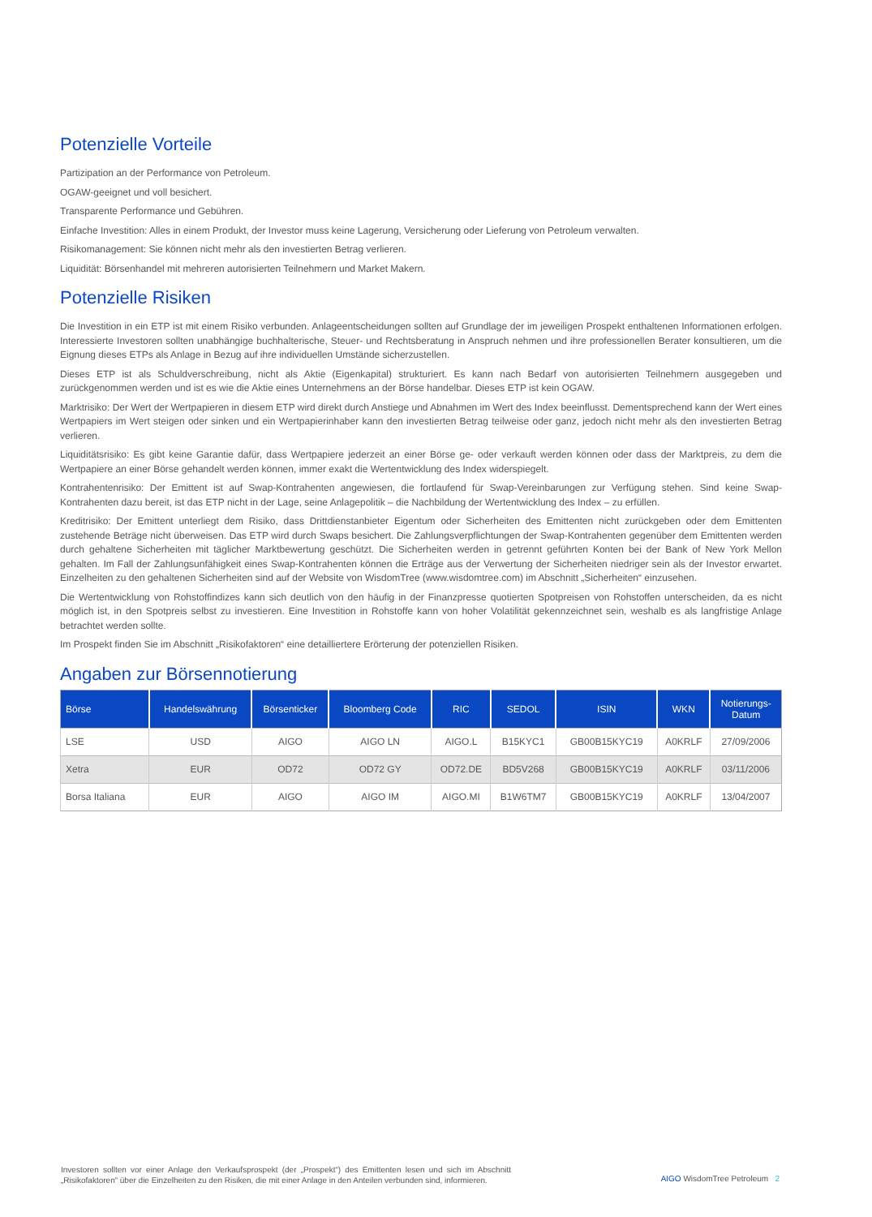Potenzielle Vorteile
Partizipation an der Performance von Petroleum.
OGAW-geeignet und voll besichert.
Transparente Performance und Gebühren.
Einfache Investition: Alles in einem Produkt, der Investor muss keine Lagerung, Versicherung oder Lieferung von Petroleum verwalten.
Risikomanagement: Sie können nicht mehr als den investierten Betrag verlieren.
Liquidität: Börsenhandel mit mehreren autorisierten Teilnehmern und Market Makern.
Potenzielle Risiken
Die Investition in ein ETP ist mit einem Risiko verbunden. Anlageentscheidungen sollten auf Grundlage der im jeweiligen Prospekt enthaltenen Informationen erfolgen. Interessierte Investoren sollten unabhängige buchhalterische, Steuer- und Rechtsberatung in Anspruch nehmen und ihre professionellen Berater konsultieren, um die Eignung dieses ETPs als Anlage in Bezug auf ihre individuellen Umstände sicherzustellen.
Dieses ETP ist als Schuldverschreibung, nicht als Aktie (Eigenkapital) strukturiert. Es kann nach Bedarf von autorisierten Teilnehmern ausgegeben und zurückgenommen werden und ist es wie die Aktie eines Unternehmens an der Börse handelbar. Dieses ETP ist kein OGAW.
Marktrisiko: Der Wert der Wertpapieren in diesem ETP wird direkt durch Anstiege und Abnahmen im Wert des Index beeinflusst. Dementsprechend kann der Wert eines Wertpapiers im Wert steigen oder sinken und ein Wertpapierinhaber kann den investierten Betrag teilweise oder ganz, jedoch nicht mehr als den investierten Betrag verlieren.
Liquiditätsrisiko: Es gibt keine Garantie dafür, dass Wertpapiere jederzeit an einer Börse ge- oder verkauft werden können oder dass der Marktpreis, zu dem die Wertpapiere an einer Börse gehandelt werden können, immer exakt die Wertentwicklung des Index widerspiegelt.
Kontrahentenrisiko: Der Emittent ist auf Swap-Kontrahenten angewiesen, die fortlaufend für Swap-Vereinbarungen zur Verfügung stehen. Sind keine Swap-Kontrahenten dazu bereit, ist das ETP nicht in der Lage, seine Anlagepolitik – die Nachbildung der Wertentwicklung des Index – zu erfüllen.
Kreditrisiko: Der Emittent unterliegt dem Risiko, dass Drittdienstanbieter Eigentum oder Sicherheiten des Emittenten nicht zurückgeben oder dem Emittenten zustehende Beträge nicht überweisen. Das ETP wird durch Swaps besichert. Die Zahlungsverpflichtungen der Swap-Kontrahenten gegenüber dem Emittenten werden durch gehaltene Sicherheiten mit täglicher Marktbewertung geschützt. Die Sicherheiten werden in getrennt geführten Konten bei der Bank of New York Mellon gehalten. Im Fall der Zahlungsunfähigkeit eines Swap-Kontrahenten können die Erträge aus der Verwertung der Sicherheiten niedriger sein als der Investor erwartet. Einzelheiten zu den gehaltenen Sicherheiten sind auf der Website von WisdomTree (www.wisdomtree.com) im Abschnitt „Sicherheiten“ einzusehen.
Die Wertentwicklung von Rohstoffindizes kann sich deutlich von den häufig in der Finanzpresse quotierten Spotpreisen von Rohstoffen unterscheiden, da es nicht möglich ist, in den Spotpreis selbst zu investieren. Eine Investition in Rohstoffe kann von hoher Volatilität gekennzeichnet sein, weshalb es als langfristige Anlage betrachtet werden sollte.
Im Prospekt finden Sie im Abschnitt „Risikofaktoren“ eine detailliertere Erörterung der potenziellen Risiken.
Angaben zur Börsennotierung
| Börse | Handelswährung | Börsenticker | Bloomberg Code | RIC | SEDOL | ISIN | WKN | Notierungs- Datum |
| --- | --- | --- | --- | --- | --- | --- | --- | --- |
| LSE | USD | AIGO | AIGO LN | AIGO.L | B15KYC1 | GB00B15KYC19 | A0KRLF | 27/09/2006 |
| Xetra | EUR | OD72 | OD72 GY | OD72.DE | BD5V268 | GB00B15KYC19 | A0KRLF | 03/11/2006 |
| Borsa Italiana | EUR | AIGO | AIGO IM | AIGO.MI | B1W6TM7 | GB00B15KYC19 | A0KRLF | 13/04/2007 |
Investoren sollten vor einer Anlage den Verkaufsprospekt (der „Prospekt“) des Emittenten lesen und sich im Abschnitt „Risikofaktoren“ über die Einzelheiten zu den Risiken, die mit einer Anlage in den Anteilen verbunden sind, informieren.
AIGO WisdomTree Petroleum 2